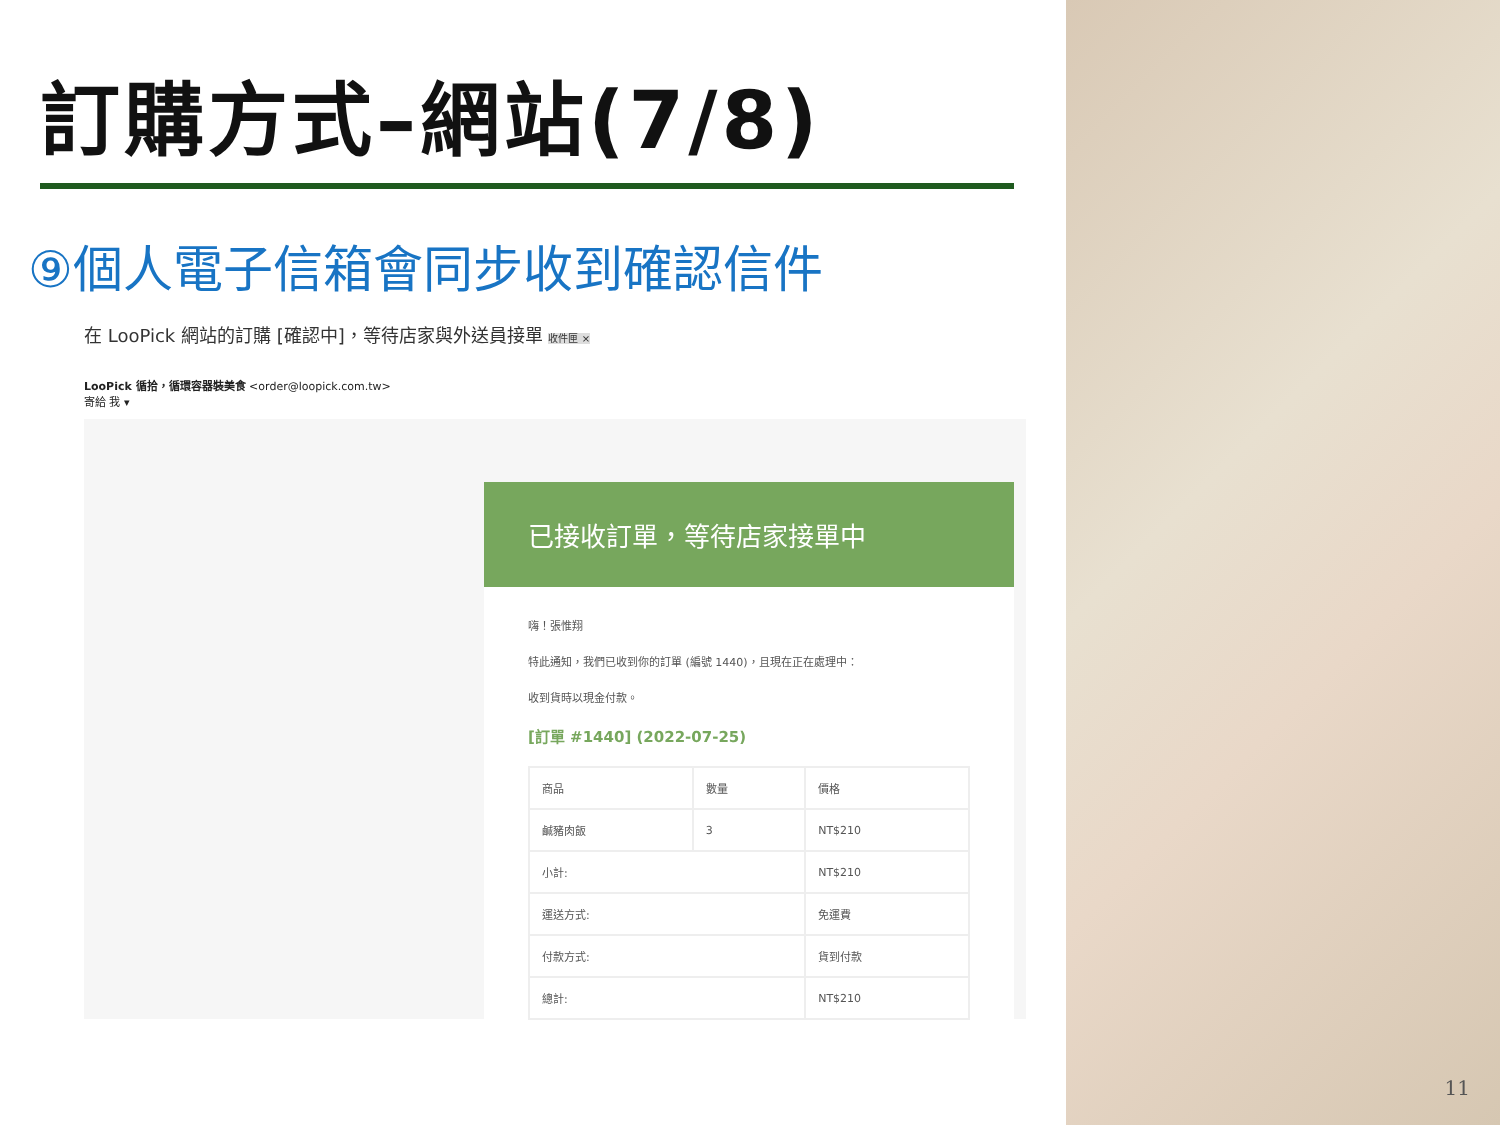訂購方式–網站(7/8)
⑨個人電子信箱會同步收到確認信件
在 LooPick 網站的訂購 [確認中]，等待店家與外送員接單 收件匣 ×
LooPick 循拾，循環容器裝美食 <order@loopick.com.tw>
寄給 我 ▾
已接收訂單，等待店家接單中
嗨！張惟翔
特此通知，我們已收到你的訂單 (編號 1440)，且現在正在處理中：
收到貨時以現金付款。
[訂單 #1440] (2022-07-25)
| 商品 | 數量 | 價格 |
| --- | --- | --- |
| 鹹豬肉飯 | 3 | NT$210 |
| 小計: | | NT$210 |
| 運送方式: | | 免運費 |
| 付款方式: | | 貨到付款 |
| 總計: | | NT$210 |
11